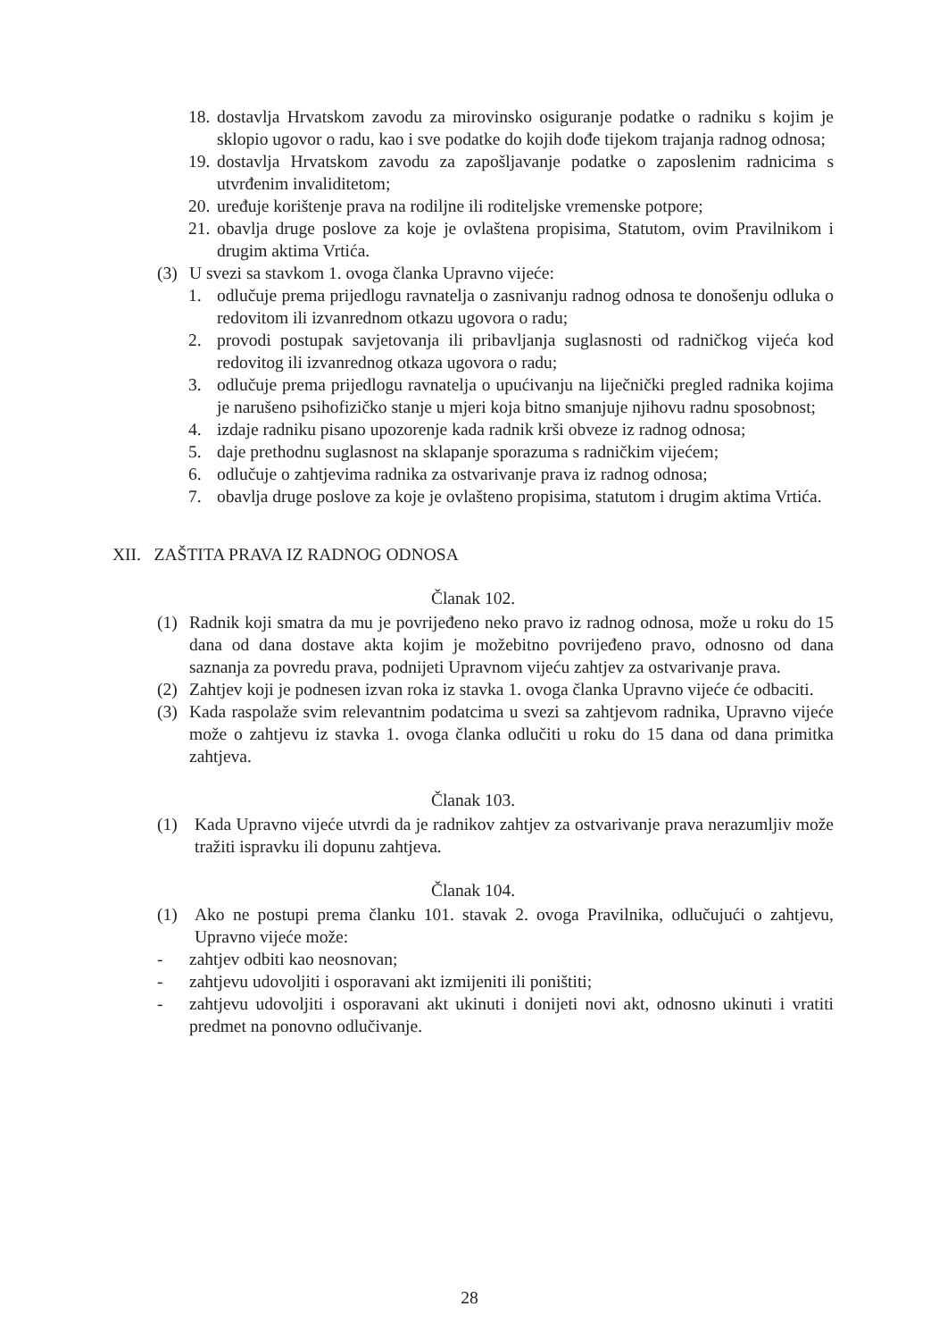18. dostavlja Hrvatskom zavodu za mirovinsko osiguranje podatke o radniku s kojim je sklopio ugovor o radu, kao i sve podatke do kojih dođe tijekom trajanja radnog odnosa;
19. dostavlja Hrvatskom zavodu za zapošljavanje podatke o zaposlenim radnicima s utvrđenim invaliditetom;
20. uređuje korištenje prava na rodiljne ili roditeljske vremenske potpore;
21. obavlja druge poslove za koje je ovlaštena propisima, Statutom, ovim Pravilnikom i drugim aktima Vrtića.
(3) U svezi sa stavkom 1. ovoga članka Upravno vijeće:
1. odlučuje prema prijedlogu ravnatelja o zasnivanju radnog odnosa te donošenju odluka o redovitom ili izvanrednom otkazu ugovora o radu;
2. provodi postupak savjetovanja ili pribavljanja suglasnosti od radničkog vijeća kod redovitog ili izvanrednog otkaza ugovora o radu;
3. odlučuje prema prijedlogu ravnatelja o upućivanju na liječnički pregled radnika kojima je narušeno psihofizičko stanje u mjeri koja bitno smanjuje njihovu radnu sposobnost;
4. izdaje radniku pisano upozorenje kada radnik krši obveze iz radnog odnosa;
5. daje prethodnu suglasnost na sklapanje sporazuma s radničkim vijećem;
6. odlučuje o zahtjevima radnika za ostvarivanje prava iz radnog odnosa;
7. obavlja druge poslove za koje je ovlašteno propisima, statutom i drugim aktima Vrtića.
XII. ZAŠTITA PRAVA IZ RADNOG ODNOSA
Članak 102.
(1) Radnik koji smatra da mu je povrijeđeno neko pravo iz radnog odnosa, može u roku do 15 dana od dana dostave akta kojim je možebitno povrijeđeno pravo, odnosno od dana saznanja za povredu prava, podnijeti Upravnom vijeću zahtjev za ostvarivanje prava.
(2) Zahtjev koji je podnesen izvan roka iz stavka 1. ovoga članka Upravno vijeće će odbaciti.
(3) Kada raspolaže svim relevantnim podatcima u svezi sa zahtjevom radnika, Upravno vijeće može o zahtjevu iz stavka 1. ovoga članka odlučiti u roku do 15 dana od dana primitka zahtjeva.
Članak 103.
(1) Kada Upravno vijeće utvrdi da je radnikov zahtjev za ostvarivanje prava nerazumljiv može tražiti ispravku ili dopunu zahtjeva.
Članak 104.
(1) Ako ne postupi prema članku 101. stavak 2. ovoga Pravilnika, odlučujući o zahtjevu, Upravno vijeće može:
- zahtjev odbiti kao neosnovan;
- zahtjevu udovoljiti i osporavani akt izmijeniti ili poništiti;
- zahtjevu udovoljiti i osporavani akt ukinuti i donijeti novi akt, odnosno ukinuti i vratiti predmet na ponovno odlučivanje.
28